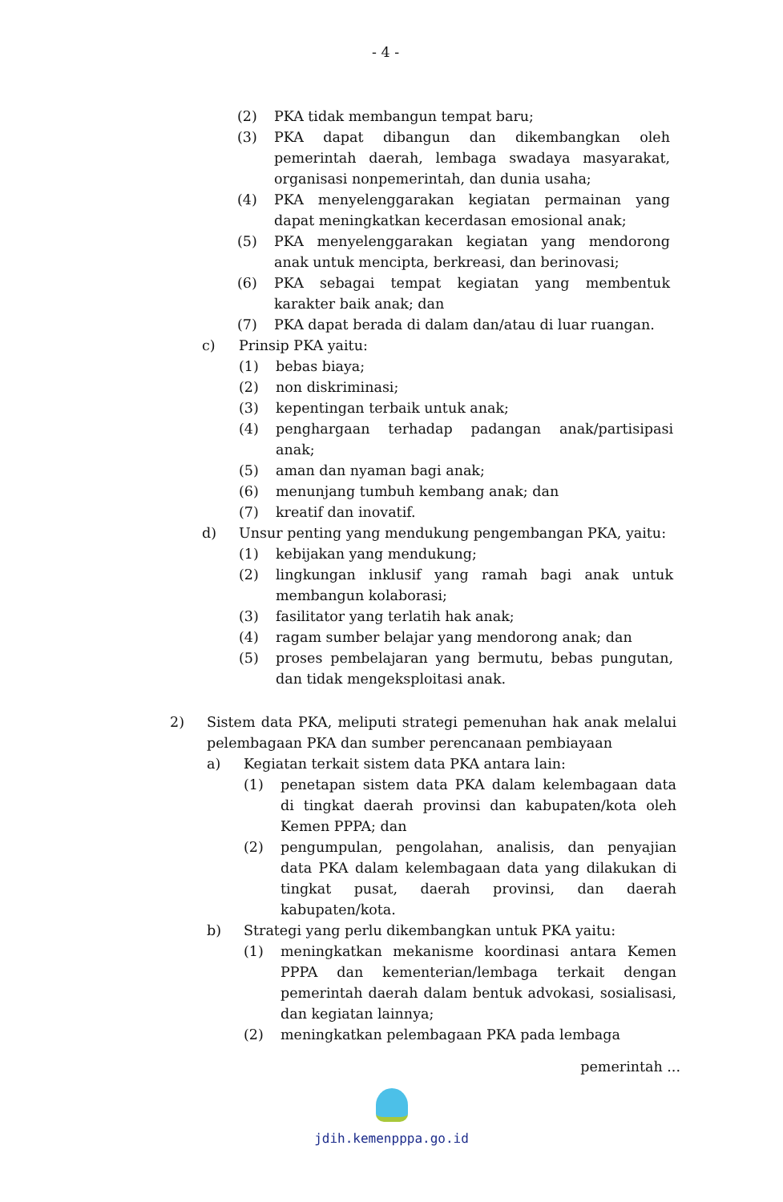- 4 -
(2) PKA tidak membangun tempat baru;
(3) PKA dapat dibangun dan dikembangkan oleh pemerintah daerah, lembaga swadaya masyarakat, organisasi nonpemerintah, dan dunia usaha;
(4) PKA menyelenggarakan kegiatan permainan yang dapat meningkatkan kecerdasan emosional anak;
(5) PKA menyelenggarakan kegiatan yang mendorong anak untuk mencipta, berkreasi, dan berinovasi;
(6) PKA sebagai tempat kegiatan yang membentuk karakter baik anak; dan
(7) PKA dapat berada di dalam dan/atau di luar ruangan.
c) Prinsip PKA yaitu:
(1) bebas biaya;
(2) non diskriminasi;
(3) kepentingan terbaik untuk anak;
(4) penghargaan terhadap padangan anak/partisipasi anak;
(5) aman dan nyaman bagi anak;
(6) menunjang tumbuh kembang anak; dan
(7) kreatif dan inovatif.
d) Unsur penting yang mendukung pengembangan PKA, yaitu:
(1) kebijakan yang mendukung;
(2) lingkungan inklusif yang ramah bagi anak untuk membangun kolaborasi;
(3) fasilitator yang terlatih hak anak;
(4) ragam sumber belajar yang mendorong anak; dan
(5) proses pembelajaran yang bermutu, bebas pungutan, dan tidak mengeksploitasi anak.
2) Sistem data PKA, meliputi strategi pemenuhan hak anak melalui pelembagaan PKA dan sumber perencanaan pembiayaan
a) Kegiatan terkait sistem data PKA antara lain:
(1) penetapan sistem data PKA dalam kelembagaan data di tingkat daerah provinsi dan kabupaten/kota oleh Kemen PPPA; dan
(2) pengumpulan, pengolahan, analisis, dan penyajian data PKA dalam kelembagaan data yang dilakukan di tingkat pusat, daerah provinsi, dan daerah kabupaten/kota.
b) Strategi yang perlu dikembangkan untuk PKA yaitu:
(1) meningkatkan mekanisme koordinasi antara Kemen PPPA dan kementerian/lembaga terkait dengan pemerintah daerah dalam bentuk advokasi, sosialisasi, dan kegiatan lainnya;
(2) meningkatkan pelembagaan PKA pada lembaga
pemerintah ...
jdih.kemenpppa.go.id